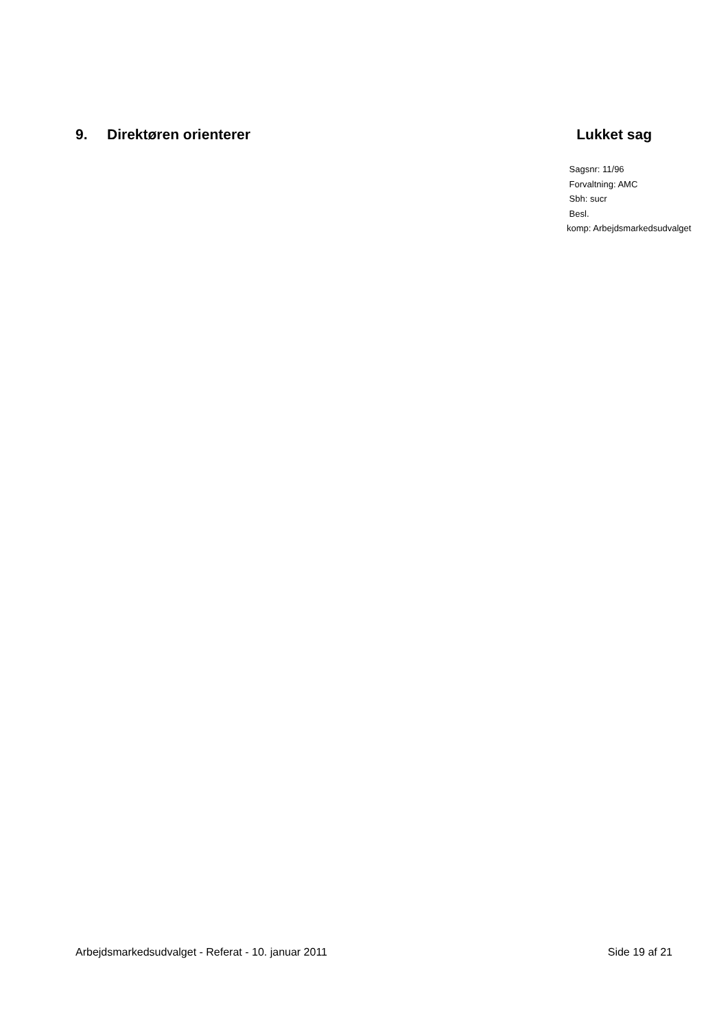9. Direktøren orienterer Lukket sag
Sagsnr: 11/96
Forvaltning: AMC
Sbh: sucr
Besl.
komp: Arbejdsmarkedsudvalget
Arbejdsmarkedsudvalget - Referat - 10. januar 2011 Side 19 af 21